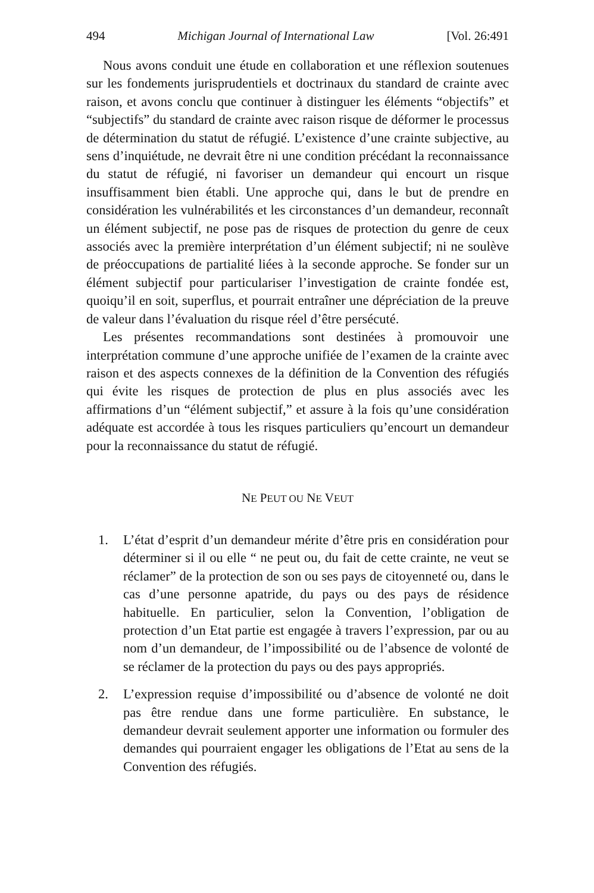494 Michigan Journal of International Law [Vol. 26:491
Nous avons conduit une étude en collaboration et une réflexion soutenues sur les fondements jurisprudentiels et doctrinaux du standard de crainte avec raison, et avons conclu que continuer à distinguer les éléments “objectifs” et “subjectifs” du standard de crainte avec raison risque de déformer le processus de détermination du statut de réfugié. L’existence d’une crainte subjective, au sens d’inquiétude, ne devrait être ni une condition précédant la reconnaissance du statut de réfugié, ni favoriser un demandeur qui encourt un risque insuffisamment bien établi. Une approche qui, dans le but de prendre en considération les vulnérabilités et les circonstances d’un demandeur, reconnaît un élément subjectif, ne pose pas de risques de protection du genre de ceux associés avec la première interprétation d’un élément subjectif; ni ne soulève de préoccupations de partialité liées à la seconde approche. Se fonder sur un élément subjectif pour particulariser l’investigation de crainte fondée est, quoiqu’il en soit, superflus, et pourrait entraîner une dépréciation de la preuve de valeur dans l’évaluation du risque réel d’être persécuté.
Les présentes recommandations sont destinées à promouvoir une interprétation commune d’une approche unifiée de l’examen de la crainte avec raison et des aspects connexes de la définition de la Convention des réfugiés qui évite les risques de protection de plus en plus associés avec les affirmations d’un “élément subjectif,” et assure à la fois qu’une considération adéquate est accordée à tous les risques particuliers qu’encourt un demandeur pour la reconnaissance du statut de réfugié.
NE PEUT OU NE VEUT
1. L’état d’esprit d’un demandeur mérite d’être pris en considération pour déterminer si il ou elle “ ne peut ou, du fait de cette crainte, ne veut se réclamer” de la protection de son ou ses pays de citoyenneté ou, dans le cas d’une personne apatride, du pays ou des pays de résidence habituelle. En particulier, selon la Convention, l’obligation de protection d’un Etat partie est engagée à travers l’expression, par ou au nom d’un demandeur, de l’impossibilité ou de l’absence de volonté de se réclamer de la protection du pays ou des pays appropriés.
2. L’expression requise d’impossibilité ou d’absence de volonté ne doit pas être rendue dans une forme particulière. En substance, le demandeur devrait seulement apporter une information ou formuler des demandes qui pourraient engager les obligations de l’Etat au sens de la Convention des réfugiés.